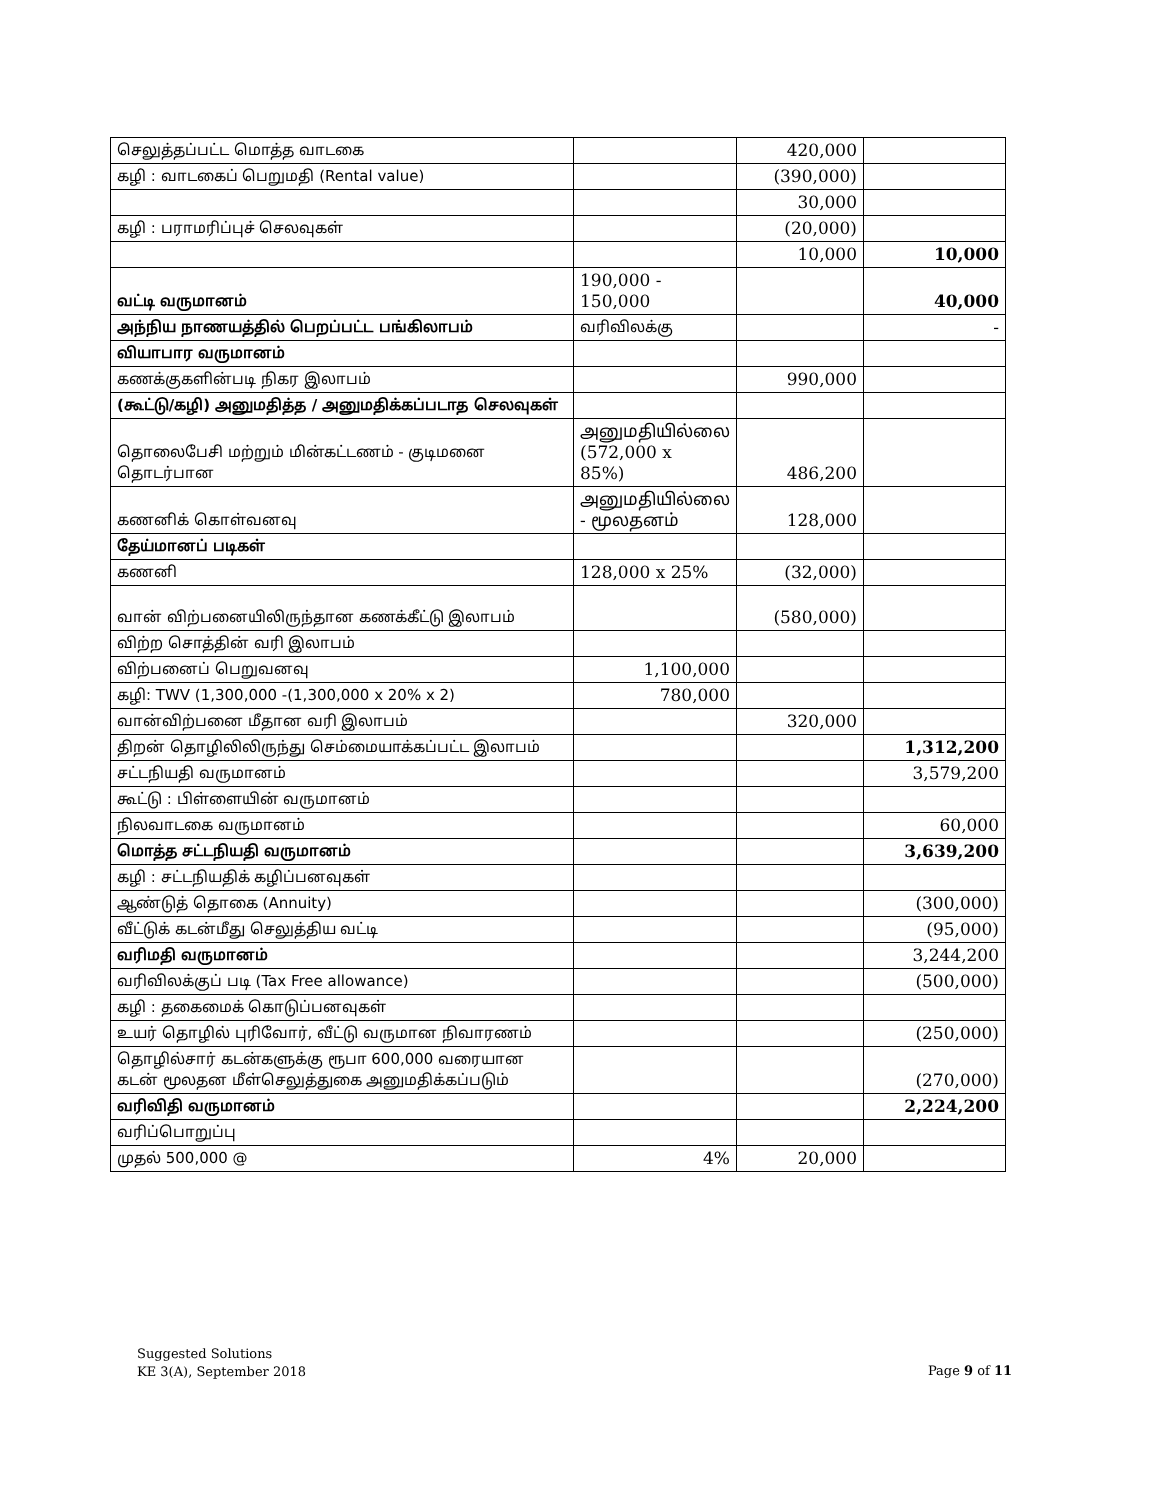| செலுத்தப்பட்ட மொத்த வாடகை | | 420,000 | |
| கழி : வாடகைப் பெறுமதி (Rental value) | | (390,000) | |
| | | 30,000 | |
| கழி : பராமரிப்புச் செலவுகள் | | (20,000) | |
| | | 10,000 | 10,000 |
| வட்டி வருமானம் | 190,000 - 150,000 | | 40,000 |
| அந்நிய நாணயத்தில் பெறப்பட்ட பங்கிலாபம் | வரிவிலக்கு | | - |
| வியாபார வருமானம் | | | |
| கணக்குகளின்படி நிகர இலாபம் | | 990,000 | |
| (கூட்டு/கழி) அனுமதித்த / அனுமதிக்கப்படாத செலவுகள் | | | |
| தொலைபேசி மற்றும் மின்கட்டணம் - குடிமனை தொடர்பான | அனுமதியில்லை (572,000 x 85%) | 486,200 | |
| கணனிக் கொள்வனவு | அனுமதியில்லை - மூலதனம் | 128,000 | |
| தேய்மானப் படிகள் | | | |
| கணனி | 128,000 x 25% | (32,000) | |
| வான் விற்பனையிலிருந்தான கணக்கீட்டு இலாபம் | | (580,000) | |
| விற்ற சொத்தின் வரி இலாபம் | | | |
| விற்பனைப் பெறுவனவு | 1,100,000 | | |
| கழி: TWV (1,300,000 -(1,300,000 x 20% x 2) | 780,000 | | |
| வான்விற்பனை மீதான வரி இலாபம் | | 320,000 | |
| திறன் தொழிலிலிருந்து செம்மையாக்கப்பட்ட இலாபம் | | | 1,312,200 |
| சட்டநியதி வருமானம் | | | 3,579,200 |
| கூட்டு : பிள்ளையின் வருமானம் | | | |
| நிலவாடகை வருமானம் | | | 60,000 |
| மொத்த சட்டநியதி வருமானம் | | | 3,639,200 |
| கழி : சட்டநியதிக் கழிப்பனவுகள் | | | |
| ஆண்டுத் தொகை (Annuity) | | | (300,000) |
| வீட்டுக் கடன்மீது செலுத்திய வட்டி | | | (95,000) |
| வரிமதி வருமானம் | | | 3,244,200 |
| வரிவிலக்குப் படி (Tax Free allowance) | | | (500,000) |
| கழி : தகைமைக் கொடுப்பனவுகள் | | | |
| உயர் தொழில் புரிவோர், வீட்டு வருமான நிவாரணம் | | | (250,000) |
| தொழில்சார் கடன்களுக்கு ரூபா 600,000 வரையான கடன் மூலதன மீள்செலுத்துகை அனுமதிக்கப்படும் | | | (270,000) |
| வரிவிதி வருமானம் | | | 2,224,200 |
| வரிப்பொறுப்பு | | | |
| முதல் 500,000 @ | 4% | 20,000 | |
Suggested Solutions
KE 3(A), September 2018
Page 9 of 11